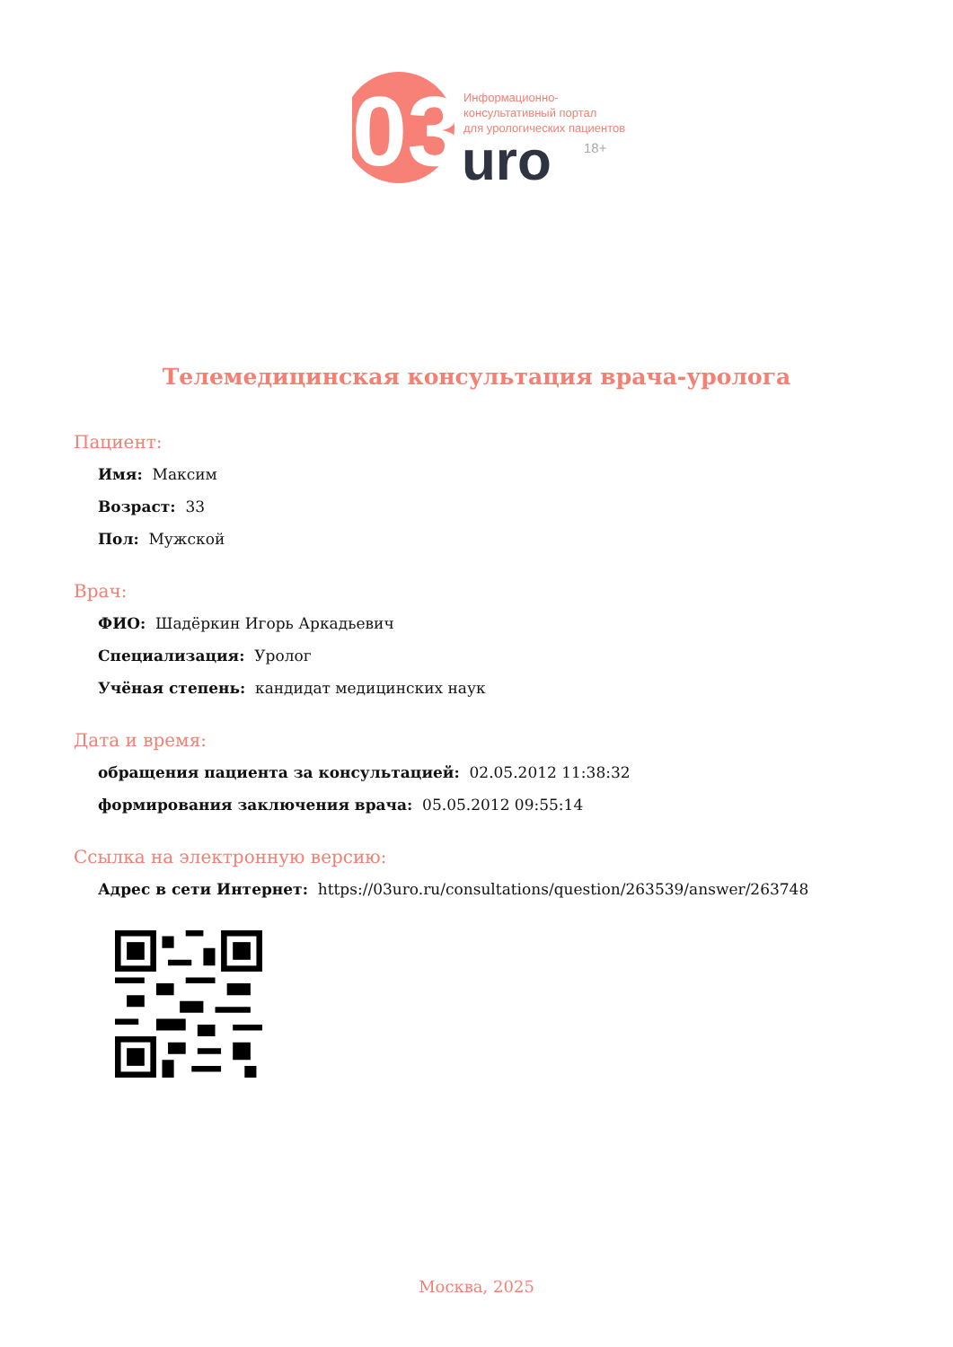03
Информационно-
консультативный портал
для урологических пациентов
uro
18+
Телемедицинская консультация врача-уролога
Пациент:
Имя: Максим
Возраст: 33
Пол: Мужской
Врач:
ФИО: Шадёркин Игорь Аркадьевич
Специализация: Уролог
Учёная степень: кандидат медицинских наук
Дата и время:
обращения пациента за консультацией: 02.05.2012 11:38:32
формирования заключения врача: 05.05.2012 09:55:14
Ссылка на электронную версию:
Адрес в сети Интернет: https://03uro.ru/consultations/question/263539/answer/263748
Москва, 2025